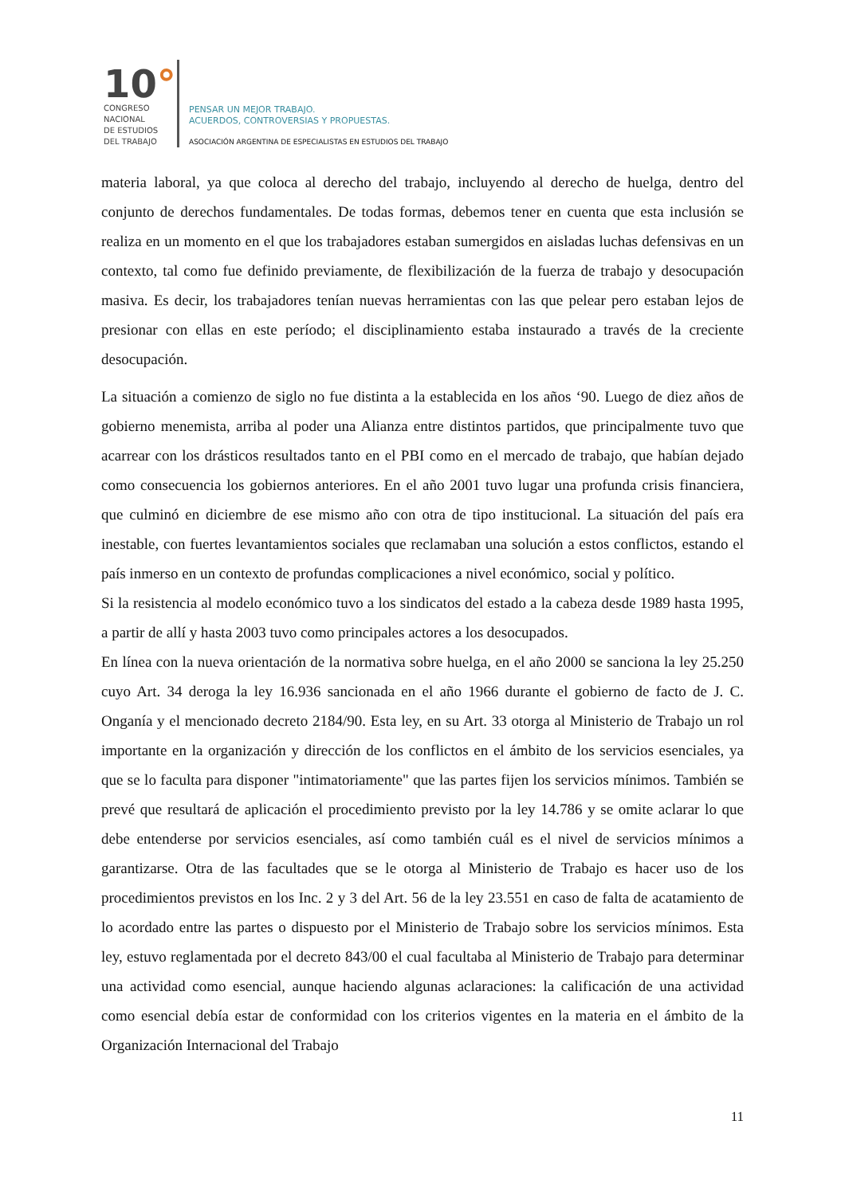10°
CONGRESO
NACIONAL
DE ESTUDIOS
DEL TRABAJO
PENSAR UN MEJOR TRABAJO.
ACUERDOS, CONTROVERSIAS Y PROPUESTAS.
ASOCIACIÓN ARGENTINA DE ESPECIALISTAS EN ESTUDIOS DEL TRABAJO
materia laboral, ya que coloca al derecho del trabajo, incluyendo al derecho de huelga, dentro del conjunto de derechos fundamentales. De todas formas, debemos tener en cuenta que esta inclusión se realiza en un momento en el que los trabajadores estaban sumergidos en aisladas luchas defensivas en un contexto, tal como fue definido previamente, de flexibilización de la fuerza de trabajo y desocupación masiva. Es decir, los trabajadores tenían nuevas herramientas con las que pelear pero estaban lejos de presionar con ellas en este período; el disciplinamiento estaba instaurado a través de la creciente desocupación.
La situación a comienzo de siglo no fue distinta a la establecida en los años ‘90. Luego de diez años de gobierno menemista, arriba al poder una Alianza entre distintos partidos, que principalmente tuvo que acarrear con los drásticos resultados tanto en el PBI como en el mercado de trabajo, que habían dejado como consecuencia los gobiernos anteriores. En el año 2001 tuvo lugar una profunda crisis financiera, que culminó en diciembre de ese mismo año con otra de tipo institucional. La situación del país era inestable, con fuertes levantamientos sociales que reclamaban una solución a estos conflictos, estando el país inmerso en un contexto de profundas complicaciones a nivel económico, social y político.
Si la resistencia al modelo económico tuvo a los sindicatos del estado a la cabeza desde 1989 hasta 1995, a partir de allí y hasta 2003 tuvo como principales actores a los desocupados.
En línea con la nueva orientación de la normativa sobre huelga, en el año 2000 se sanciona la ley 25.250 cuyo Art. 34 deroga la ley 16.936 sancionada en el año 1966 durante el gobierno de facto de J. C. Onganía y el mencionado decreto 2184/90. Esta ley, en su Art. 33 otorga al Ministerio de Trabajo un rol importante en la organización y dirección de los conflictos en el ámbito de los servicios esenciales, ya que se lo faculta para disponer "intimatoriamente" que las partes fijen los servicios mínimos. También se prevé que resultará de aplicación el procedimiento previsto por la ley 14.786 y se omite aclarar lo que debe entenderse por servicios esenciales, así como también cuál es el nivel de servicios mínimos a garantizarse. Otra de las facultades que se le otorga al Ministerio de Trabajo es hacer uso de los procedimientos previstos en los Inc. 2 y 3 del Art. 56 de la ley 23.551 en caso de falta de acatamiento de lo acordado entre las partes o dispuesto por el Ministerio de Trabajo sobre los servicios mínimos. Esta ley, estuvo reglamentada por el decreto 843/00 el cual facultaba al Ministerio de Trabajo para determinar una actividad como esencial, aunque haciendo algunas aclaraciones: la calificación de una actividad como esencial debía estar de conformidad con los criterios vigentes en la materia en el ámbito de la Organización Internacional del Trabajo
11